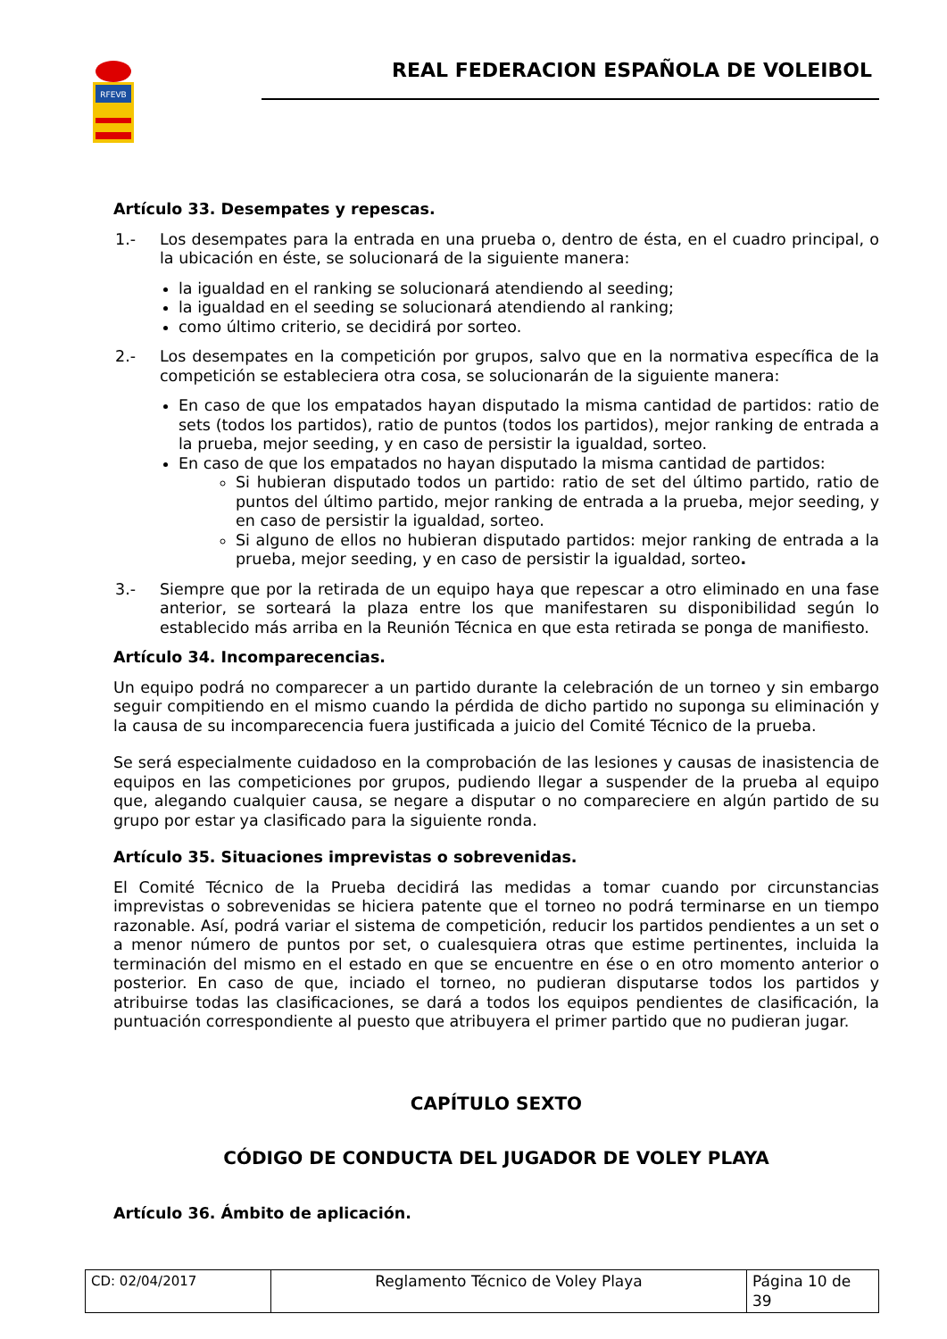RFEVB
REAL FEDERACION ESPAÑOLA DE VOLEIBOL
Artículo 33. Desempates y repescas.
1.- Los desempates para la entrada en una prueba o, dentro de ésta, en el cuadro principal, o la ubicación en éste, se solucionará de la siguiente manera:
la igualdad en el ranking se solucionará atendiendo al seeding;
la igualdad en el seeding se solucionará atendiendo al ranking;
como último criterio, se decidirá por sorteo.
2.- Los desempates en la competición por grupos, salvo que en la normativa específica de la competición se estableciera otra cosa, se solucionarán de la siguiente manera:
En caso de que los empatados hayan disputado la misma cantidad de partidos: ratio de sets (todos los partidos), ratio de puntos (todos los partidos), mejor ranking de entrada a la prueba, mejor seeding, y en caso de persistir la igualdad, sorteo.
En caso de que los empatados no hayan disputado la misma cantidad de partidos:
Si hubieran disputado todos un partido: ratio de set del último partido, ratio de puntos del último partido, mejor ranking de entrada a la prueba, mejor seeding, y en caso de persistir la igualdad, sorteo.
Si alguno de ellos no hubieran disputado partidos: mejor ranking de entrada a la prueba, mejor seeding, y en caso de persistir la igualdad, sorteo.
3.- Siempre que por la retirada de un equipo haya que repescar a otro eliminado en una fase anterior, se sorteará la plaza entre los que manifestaren su disponibilidad según lo establecido más arriba en la Reunión Técnica en que esta retirada se ponga de manifiesto.
Artículo 34. Incomparecencias.
Un equipo podrá no comparecer a un partido durante la celebración de un torneo y sin embargo seguir compitiendo en el mismo cuando la pérdida de dicho partido no suponga su eliminación y la causa de su incomparecencia fuera justificada a juicio del Comité Técnico de la prueba.
Se será especialmente cuidadoso en la comprobación de las lesiones y causas de inasistencia de equipos en las competiciones por grupos, pudiendo llegar a suspender de la prueba al equipo que, alegando cualquier causa, se negare a disputar o no compareciere en algún partido de su grupo por estar ya clasificado para la siguiente ronda.
Artículo 35. Situaciones imprevistas o sobrevenidas.
El Comité Técnico de la Prueba decidirá las medidas a tomar cuando por circunstancias imprevistas o sobrevenidas se hiciera patente que el torneo no podrá terminarse en un tiempo razonable. Así, podrá variar el sistema de competición, reducir los partidos pendientes a un set o a menor número de puntos por set, o cualesquiera otras que estime pertinentes, incluida la terminación del mismo en el estado en que se encuentre en ése o en otro momento anterior o posterior. En caso de que, inciado el torneo, no pudieran disputarse todos los partidos y atribuirse todas las clasificaciones, se dará a todos los equipos pendientes de clasificación, la puntuación correspondiente al puesto que atribuyera el primer partido que no pudieran jugar.
CAPÍTULO SEXTO
CÓDIGO DE CONDUCTA DEL JUGADOR DE VOLEY PLAYA
Artículo 36. Ámbito de aplicación.
CD: 02/04/2017 Reglamento Técnico de Voley Playa
Página 10 de 39